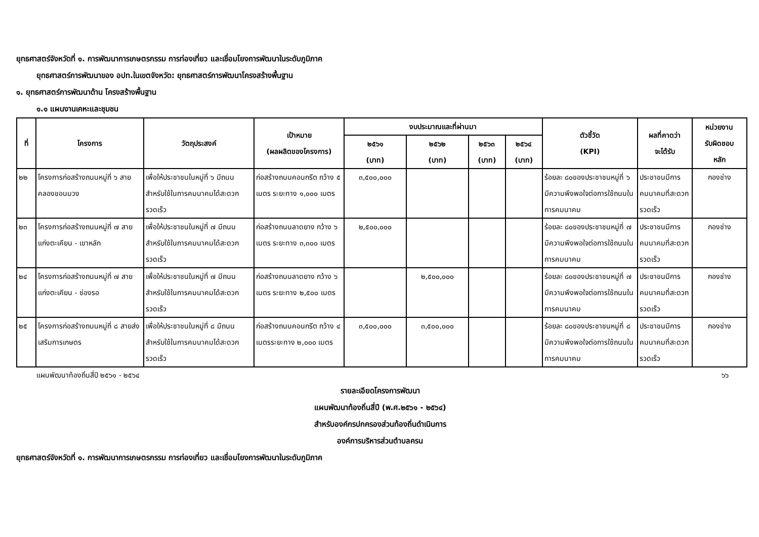ยุทธศาสตร์จังหวัดที่ ๑. การพัฒนาการเกษตรกรรม การท่องเที่ยว และเชื่อมโยงการพัฒนาในระดับภูมิภาค
ยุทธศาสตร์การพัฒนาของ อปท.ในเขตจังหวัด: ยุทธศาสตร์การพัฒนาโครงสร้างพื้นฐาน
๑. ยุทธศาสตร์การพัฒนาด้าน โครงสร้างพื้นฐาน
๑.๑ แผนงานเคหะและชุมชน
| ที่ | โครงการ | วัตถุประสงค์ | เป้าหมาย (ผลผลิตของโครงการ) | งบประมาณและที่ผ่านมา | | | | ตัวชี้วัด (KPI) | ผลที่คาดว่า จะได้รับ | หน่วยงาน รับผิดชอบ หลัก |
| --- | --- | --- | --- | --- | --- | --- | --- | --- | --- | --- |
| | | | | ๒๕๖๑ (บาท) | ๒๕๖๒ (บาท) | ๒๕๖๓ (บาท) | ๒๕๖๔ (บาท) | | | |
| ๒๒ | โครงการก่อสร้างถนนหมู่ที่ ๖ สายคลองขอนมวง | เพื่อให้ประชาชนในหมู่ที่ ๖ มีถนนสำหรับใช้ในการคมนาคมได้สะดวกรวดเร็ว | ก่อสร้างถนนคอนกรีต กว้าง ๕ เมตร ระยะทาง ๑,๐๐๐ เมตร | ๓,๕๐๐,๐๐๐ | | | | ร้อยละ ๘๐ของประชาชนหมู่ที่ ๖ มีความพึงพอใจต่อการใช้ถนนในการคมนาคม | ประชาชนมีการคมนาคมที่สะดวกรวดเร็ว | กองช่าง |
| ๒๓ | โครงการก่อสร้างถนนหมู่ที่ ๗ สายแก่งตะเคียน - เขาหลัก | เพื่อให้ประชาชนในหมู่ที่ ๗ มีถนนสำหรับใช้ในการคมนาคมได้สะดวกรวดเร็ว | ก่อสร้างถนนลาดยาง กว้าง ๖ เมตร ระยะทาง ๓,๓๐๐ เมตร | ๒,๕๐๐,๐๐๐ | | | | ร้อยละ ๘๐ของประชาชนหมู่ที่ ๗ มีความพึงพอใจต่อการใช้ถนนในการคมนาคม | ประชาชนมีการคมนาคมที่สะดวกรวดเร็ว | กองช่าง |
| ๒๔ | โครงการก่อสร้างถนนหมู่ที่ ๗ สายแก่งตะเคียน - ช่องรอ | เพื่อให้ประชาชนในหมู่ที่ ๗ มีถนนสำหรับใช้ในการคมนาคมได้สะดวกรวดเร็ว | ก่อสร้างถนนลาดยาง กว้าง ๖ เมตร ระยะทาง ๒,๕๐๐ เมตร | | ๒,๕๐๐,๐๐๐ | | | ร้อยละ ๘๐ของประชาชนหมู่ที่ ๗ มีความพึงพอใจต่อการใช้ถนนในการคมนาคม | ประชาชนมีการคมนาคมที่สะดวกรวดเร็ว | กองช่าง |
| ๒๕ | โครงการก่อสร้างถนนหมู่ที่ ๘ สายส่งเสริมการเกษตร | เพื่อให้ประชาชนในหมู่ที่ ๘ มีถนนสำหรับใช้ในการคมนาคมได้สะดวกรวดเร็ว | ก่อสร้างถนนคอนกรีต กว้าง ๔ เมตรระยะทาง ๒,๐๐๐ เมตร | ๓,๕๐๐,๐๐๐ | ๓,๕๐๐,๐๐๐ | | | ร้อยละ ๘๐ของประชาชนหมู่ที่ ๘ มีความพึงพอใจต่อการใช้ถนนในการคมนาคม | ประชาชนมีการคมนาคมที่สะดวกรวดเร็ว | กองช่าง |
แผนพัฒนาท้องถิ่นสี่ปี ๒๕๖๑ - ๒๕๖๔ ๖๖
รายละเอียดโครงการพัฒนา
แผนพัฒนาท้องถิ่นสี่ปี (พ.ศ.๒๕๖๑ - ๒๕๖๔)
สำหรับองค์กรปกครองส่วนท้องถิ่นดำเนินการ
องค์การบริหารส่วนตำบลครน
ยุทธศาสตร์จังหวัดที่ ๑. การพัฒนาการเกษตรกรรม การท่องเที่ยว และเชื่อมโยงการพัฒนาในระดับภูมิภาค